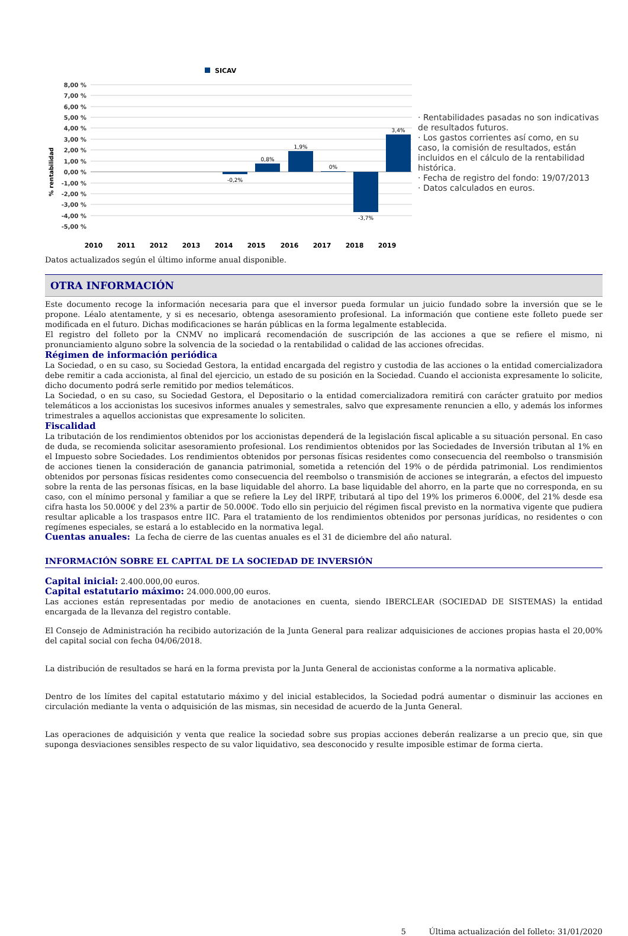SICAV
8,00 %
7,00 %
6,00 %
5,00 %
4,00 %
3,00 %
2,00 %
1,00 %
0,00 %
-1,00 %
-2,00 %
-3,00 %
-4,00 %
-5,00 %
% rentabilidad
-0,2%
0,8%
1,9%
0%
-3,7%
3,4%
2010
2011
2012
2013
2014
2015
2016
2017
2018
2019
· Rentabilidades pasadas no son indicativas de resultados futuros.
· Los gastos corrientes así como, en su caso, la comisión de resultados, están incluidos en el cálculo de la rentabilidad histórica.
· Fecha de registro del fondo: 19/07/2013
· Datos calculados en euros.
Datos actualizados según el último informe anual disponible.
OTRA INFORMACIÓN
Este documento recoge la información necesaria para que el inversor pueda formular un juicio fundado sobre la inversión que se le propone. Léalo atentamente, y si es necesario, obtenga asesoramiento profesional. La información que contiene este folleto puede ser modificada en el futuro. Dichas modificaciones se harán públicas en la forma legalmente establecida.
El registro del folleto por la CNMV no implicará recomendación de suscripción de las acciones a que se refiere el mismo, ni pronunciamiento alguno sobre la solvencia de la sociedad o la rentabilidad o calidad de las acciones ofrecidas.
Régimen de información periódica
La Sociedad, o en su caso, su Sociedad Gestora, la entidad encargada del registro y custodia de las acciones o la entidad comercializadora debe remitir a cada accionista, al final del ejercicio, un estado de su posición en la Sociedad. Cuando el accionista expresamente lo solicite, dicho documento podrá serle remitido por medios telemáticos.
La Sociedad, o en su caso, su Sociedad Gestora, el Depositario o la entidad comercializadora remitirá con carácter gratuito por medios telemáticos a los accionistas los sucesivos informes anuales y semestrales, salvo que expresamente renuncien a ello, y además los informes trimestrales a aquellos accionistas que expresamente lo soliciten.
Fiscalidad
La tributación de los rendimientos obtenidos por los accionistas dependerá de la legislación fiscal aplicable a su situación personal. En caso de duda, se recomienda solicitar asesoramiento profesional. Los rendimientos obtenidos por las Sociedades de Inversión tributan al 1% en el Impuesto sobre Sociedades. Los rendimientos obtenidos por personas físicas residentes como consecuencia del reembolso o transmisión de acciones tienen la consideración de ganancia patrimonial, sometida a retención del 19% o de pérdida patrimonial. Los rendimientos obtenidos por personas físicas residentes como consecuencia del reembolso o transmisión de acciones se integrarán, a efectos del impuesto sobre la renta de las personas físicas, en la base liquidable del ahorro. La base liquidable del ahorro, en la parte que no corresponda, en su caso, con el mínimo personal y familiar a que se refiere la Ley del IRPF, tributará al tipo del 19% los primeros 6.000€, del 21% desde esa cifra hasta los 50.000€ y del 23% a partir de 50.000€. Todo ello sin perjuicio del régimen fiscal previsto en la normativa vigente que pudiera resultar aplicable a los traspasos entre IIC. Para el tratamiento de los rendimientos obtenidos por personas jurídicas, no residentes o con regímenes especiales, se estará a lo establecido en la normativa legal.
Cuentas anuales: La fecha de cierre de las cuentas anuales es el 31 de diciembre del año natural.
INFORMACIÓN SOBRE EL CAPITAL DE LA SOCIEDAD DE INVERSIÓN
Capital inicial: 2.400.000,00 euros.
Capital estatutario máximo: 24.000.000,00 euros.
Las acciones están representadas por medio de anotaciones en cuenta, siendo IBERCLEAR (SOCIEDAD DE SISTEMAS) la entidad encargada de la llevanza del registro contable.
El Consejo de Administración ha recibido autorización de la Junta General para realizar adquisiciones de acciones propias hasta el 20,00% del capital social con fecha 04/06/2018.
La distribución de resultados se hará en la forma prevista por la Junta General de accionistas conforme a la normativa aplicable.
Dentro de los límites del capital estatutario máximo y del inicial establecidos, la Sociedad podrá aumentar o disminuir las acciones en circulación mediante la venta o adquisición de las mismas, sin necesidad de acuerdo de la Junta General.
Las operaciones de adquisición y venta que realice la sociedad sobre sus propias acciones deberán realizarse a un precio que, sin que suponga desviaciones sensibles respecto de su valor liquidativo, sea desconocido y resulte imposible estimar de forma cierta.
5 Última actualización del folleto: 31/01/2020